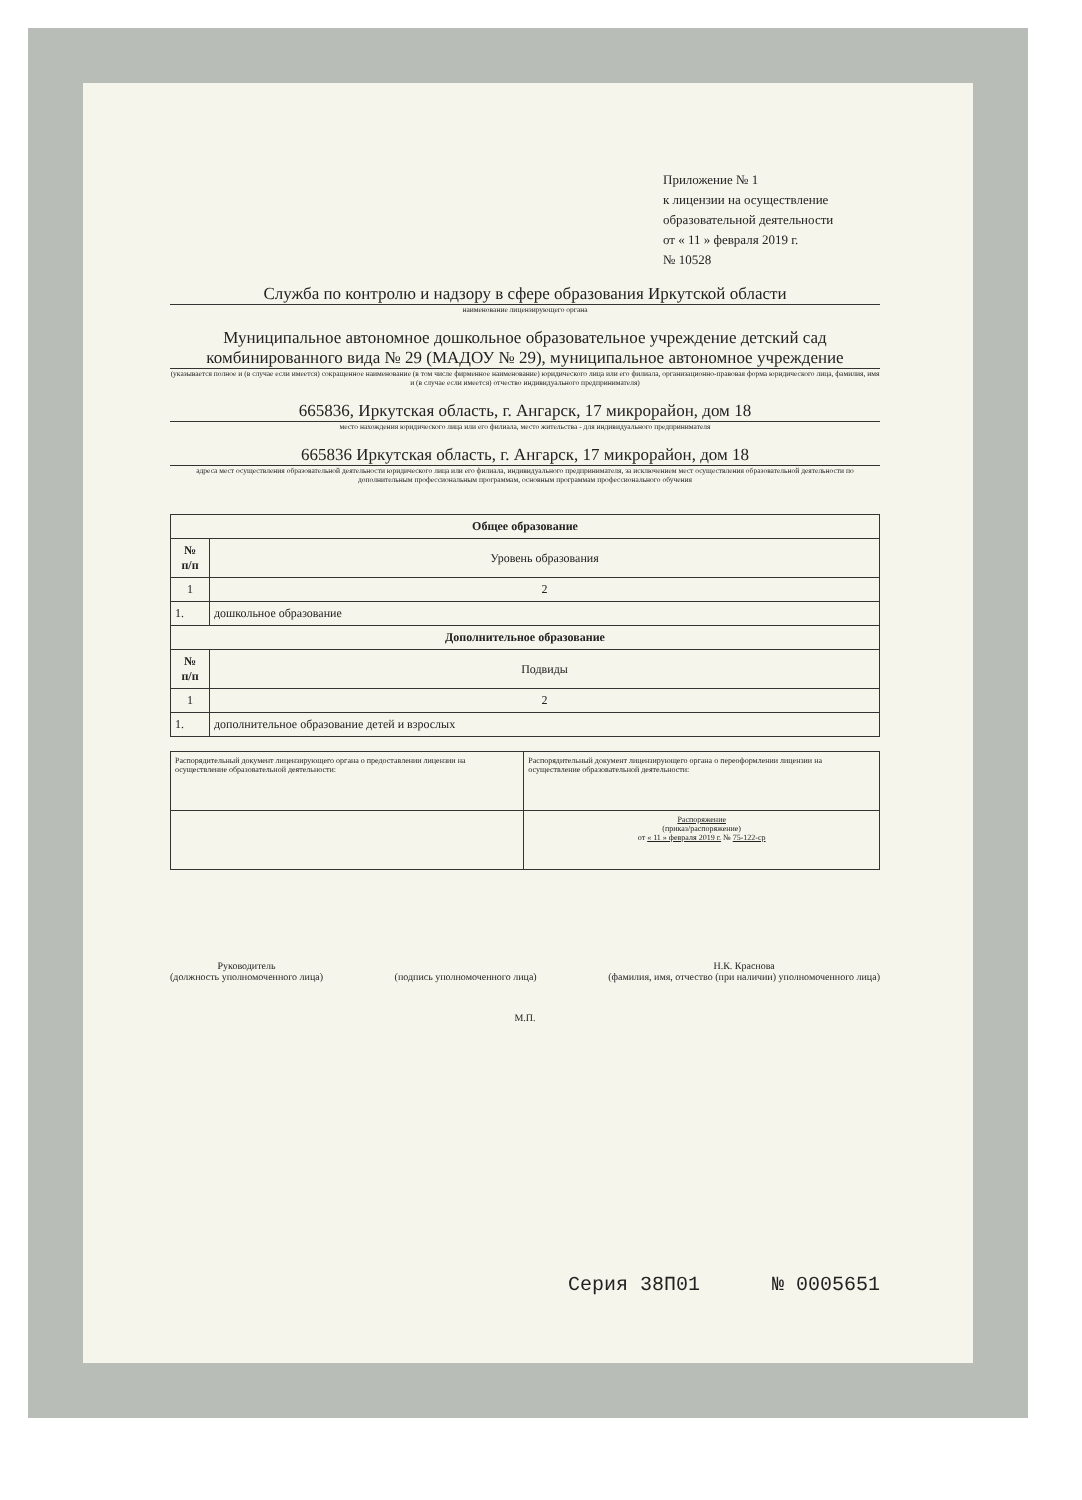Приложение № 1
к лицензии на осуществление
образовательной деятельности
от « 11 » февраля 2019 г.
№ 10528
Служба по контролю и надзору в сфере образования Иркутской области
наименование лицензирующего органа
Муниципальное автономное дошкольное образовательное учреждение детский сад комбинированного вида № 29 (МАДОУ № 29), муниципальное автономное учреждение
(указывается полное и (в случае если имеется) сокращенное наименование (в том числе фирменное наименование) юридического лица или его филиала, организационно-правовая форма юридического лица, фамилия, имя и (в случае если имеется) отчество индивидуального предпринимателя)
665836, Иркутская область, г. Ангарск, 17 микрорайон, дом 18
место нахождения юридического лица или его филиала, место жительства - для индивидуального предпринимателя
665836 Иркутская область, г. Ангарск, 17 микрорайон, дом 18
адреса мест осуществления образовательной деятельности юридического лица или его филиала, индивидуального предпринимателя, за исключением мест осуществления образовательной деятельности по дополнительным профессиональным программам, основным программам профессионального обучения
| Общее образование | |
| --- | --- |
| № п/п | Уровень образования |
| 1 | 2 |
| 1. | дошкольное образование |
| Дополнительное образование | |
| № п/п | Подвиды |
| 1 | 2 |
| 1. | дополнительное образование детей и взрослых |
| Распорядительный документ лицензирующего органа о предоставлении лицензии на осуществление образовательной деятельности: | Распорядительный документ лицензирующего органа о переоформлении лицензии на осуществление образовательной деятельности: |
| | Распоряжение (приказ/распоряжение) от « 11 » февраля 2019 г. № 75-122-ср |
Руководитель
(должность уполномоченного лица)
(подпись уполномоченного лица) Н.К. Краснова
(фамилия, имя, отчество (при наличии) уполномоченного лица)
М.П.
Серия 38П01 № 0005651